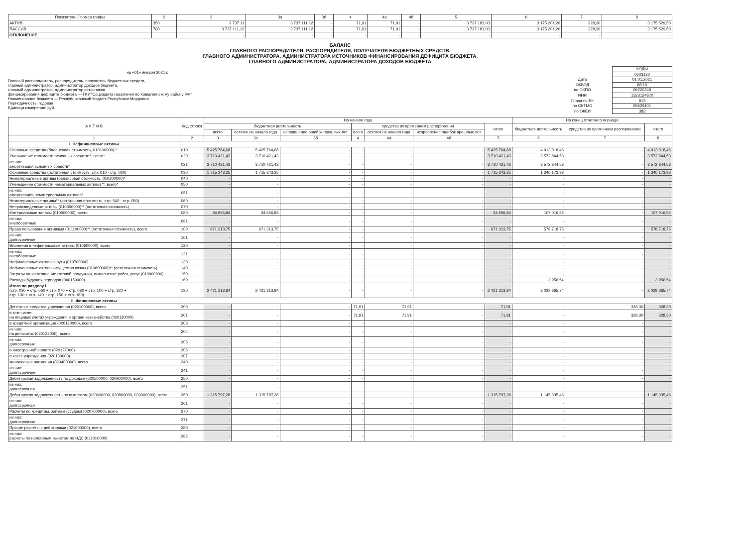| Показатель / Номер графы | 2 | 3 | 3а | 3б | 4 | 4а | 4б | 5 | 6 | 7 | 8 |
| --- | --- | --- | --- | --- | --- | --- | --- | --- | --- | --- | --- |
| АКТИВ | 350 | 3 737 11 | 3 737 111,12 | - | 71,91 | 71,91 | - | 3 737 183,03 | 3 175 201,20 | 328,30 | 3 175 529,50 |
| ПАССИВ | 700 | 3 737 111,12 | 3 737 111,12 | - | 71,91 | 71,91 | - | 3 737 183,03 | 3 175 201,20 | 328,30 | 3 175 529,50 |
| ОТКЛОНЕНИЕ | | - | - | - | - | - | - | - | - | - | - |
БАЛАНС
ГЛАВНОГО РАСПОРЯДИТЕЛЯ, РАСПОРЯДИТЕЛЯ, ПОЛУЧАТЕЛЯ БЮДЖЕТНЫХ СРЕДСТВ,
ГЛАВНОГО АДМИНИСТРАТОРА, АДМИНИСТРАТОРА ИСТОЧНИКОВ ФИНАНСИРОВАНИЯ ДЕФИЦИТА БЮДЖЕТА,
ГЛАВНОГО АДМИНИСТРАТОРА, АДМИНИСТРАТОРА ДОХОДОВ БЮДЖЕТА
на «01» января 2021 г.
Главный распорядитель, распорядитель, получатель бюджетных средств,
главный администратор, администратор доходов бюджета,
главный администратор, администратор источников
финансирования дефицита бюджета — ГКУ "Соцзащита населения по Ковылкинскому району РМ"
Наименование бюджета — Республиканский бюджет Республики Мордовия
Периодичность: годовая
Единица измерения: руб.
| | КОДЫ |
| | 0503130 |
| Дата | 01.01.2021 |
| ОКВЭД | 88.10 |
| по ОКПО | 86220248 |
| ИНН | 1323124870 |
| Глава по БК | 813 |
| по ОКТМО | 89629101 |
| по ОКЕИ | 383 |
| А К Т И В | Код строки | На начало года | | | | | | | На конец отчетного периода | | |
| --- | --- | --- | --- | --- | --- | --- | --- | --- | --- | --- | --- |
| | | бюджетная деятельность | | | средства во временном распоряжении | | | итого | бюджетная деятельность | средства во временном распоряжении | итого |
| | | всего | остаток на начало года | исправление ошибок прошлых лет | всего | остаток на начало года | исправление ошибок прошлых лет | | | | |
| 1 | 2 | 3 | 3а | 3б | 4 | 4а | 4б | 5 | 6 | 7 | 8 |
| I. Нефинансовые активы | | | | | | | | | | | |
| Основные средства (балансовая стоимость, 010100000) * | 010 | 5 425 764,68 | 5 425 764,68 | - | - | - | - | 5 425 764,68 | 4 913 018,46 | - | 4 913 018,46 |
| Уменьшение стоимости основных средств**, всего* | 020 | 3 710 421,43 | 3 710 421,43 | - | - | - | - | 3 710 421,43 | 3 572 844,53 | - | 3 572 844,53 |
| из них: амортизация основных средств* | 021 | 3 710 421,43 | 3 710 421,43 | - | - | - | - | 3 710 421,43 | 3 572 844,53 | - | 3 572 844,53 |
| Основные средства (остаточная стоимость, стр. 010 - стр. 020) | 030 | 1 715 343,25 | 1 715 343,25 | - | - | - | - | 1 715 343,25 | 1 340 173,93 | - | 1 340 173,93 |
| Нематериальные активы (балансовая стоимость, 010200000)* | 040 | - | - | - | - | - | - | - | - | - | - |
| Уменьшение стоимости нематериальных активов**, всего* | 050 | - | - | - | - | - | - | - | - | - | - |
| из них: амортизация нематериальных активов* | 051 | - | - | - | - | - | - | - | - | - | - |
| Нематериальные активы** (остаточная стоимость, стр. 040 - стр. 050) | 060 | - | - | - | - | - | - | - | - | - | - |
| Непроизведенные активы (010300000)** (остаточная стоимость) | 070 | - | - | - | - | - | - | - | - | - | - |
| Материальные запасы (010500000), всего | 080 | 34 656,84 | 34 656,84 | - | - | - | - | 34 656,84 | 107 016,52 | - | 107 016,52 |
| из них: внеоборотные | 081 | - | - | - | - | - | - | - | - | - | - |
| Права пользования активами (011100000)** (остаточная стоимость), всего | 100 | 671 313,75 | 671 313,75 | - | - | - | - | 671 313,75 | 578 718,75 | - | 578 718,75 |
| из них: долгосрочные | 101 | - | - | - | - | - | - | - | - | - | - |
| Вложения в нефинансовые активы (010600000), всего | 120 | - | - | - | - | - | - | - | - | - | - |
| из них: внеоборотные | 121 | - | - | - | - | - | - | - | - | - | - |
| Нефинансовые активы в пути (010700000) | 130 | - | - | - | - | - | - | - | - | - | - |
| Нефинансовые активы имущества казны (010800000)** (остаточная стоимость) | 140 | - | - | - | - | - | - | - | - | - | - |
| Затраты на изготовление готовой продукции, выполнение работ, услуг (010900000) | 150 | - | - | - | - | - | - | - | - | - | - |
| Расходы будущих периодов (040150000) | 160 | - | - | - | - | - | - | - | 3 956,54 | - | 3 956,54 |
| Итого по разделу I (стр. 030 + стр. 060 + стр. 070 + стр. 080 + стр. 100 + стр. 120 + стр. 130 + стр. 140 + стр. 150 + стр. 160) | 190 | 2 421 313,84 | 2 421 313,84 | - | - | - | - | 2 421 313,84 | 2 029 865,74 | - | 2 029 865,74 |
| II. Финансовые активы | | | | | | | | | | | |
| Денежные средства учреждения (020100000), всего | 200 | - | - | - | 71,91 | 71,91 | - | 71,91 | - | 328,30 | 328,30 |
| в том числе: на лицевых счетах учреждения в органе казначейства (020110000) | 201 | - | - | - | 71,91 | 71,91 | - | 71,91 | - | 328,30 | 328,30 |
| в кредитной организации (020120000), всего | 203 | - | - | - | - | - | - | - | - | - | - |
| из них: на депозитах (020122000), всего | 204 | - | - | - | - | - | - | - | - | - | - |
| из них: долгосрочные | 205 | - | - | - | - | - | - | - | - | - | - |
| в иностранной валюте (020127000) | 206 | - | - | - | - | - | - | - | - | - | - |
| в кассе учреждения (020130000) | 207 | - | - | - | - | - | - | - | - | - | - |
| Финансовые вложения (020400000), всего | 240 | - | - | - | - | - | - | - | - | - | - |
| из них: долгосрочные | 241 | - | - | - | - | - | - | - | - | - | - |
| Дебиторская задолженность по доходам (020500000, 020900000), всего | 250 | - | - | - | - | - | - | - | - | - | - |
| из них: долгосрочная | 251 | - | - | - | - | - | - | - | - | - | - |
| Дебиторская задолженность по выплатам (020600000, 020800000, 030300000), всего | 260 | 1 315 797,28 | 1 315 797,28 | - | - | - | - | 1 315 797,28 | 1 145 335,46 | - | 1 145 335,46 |
| из них: долгосрочная | 261 | - | - | - | - | - | - | - | - | - | - |
| Расчеты по кредитам, займам (ссудам) (020700000), всего | 270 | - | - | - | - | - | - | - | - | - | - |
| из них: долгосрочные | 271 | - | - | - | - | - | - | - | - | - | - |
| Прочие расчеты с дебиторами (021000000), всего | 280 | - | - | - | - | - | - | - | - | - | - |
| из них: расчеты по налоговым вычетам по НДС (021010000) | 282 | - | - | - | - | - | - | - | - | - | - |